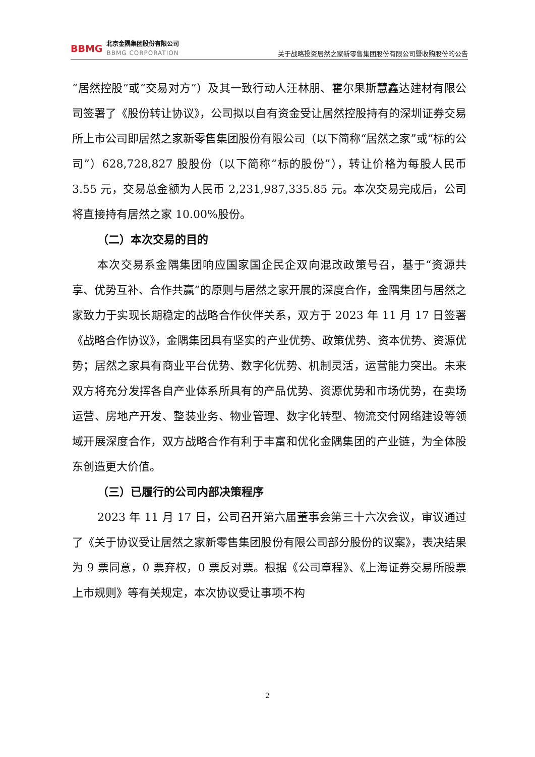BBMG
北京金隅集团股份有限公司
BBMG CORPORATION
关于战略投资居然之家新零售集团股份有限公司暨收购股份的公告
“居然控股”或“交易对方”）及其一致行动人汪林朋、霍尔果斯慧鑫达建材有限公司签署了《股份转让协议》，公司拟以自有资金受让居然控股持有的深圳证券交易所上市公司即居然之家新零售集团股份有限公司（以下简称“居然之家”或“标的公司”）628,728,827 股股份（以下简称“标的股份”），转让价格为每股人民币 3.55 元，交易总金额为人民币 2,231,987,335.85 元。本次交易完成后，公司将直接持有居然之家 10.00%股份。
（二）本次交易的目的
本次交易系金隅集团响应国家国企民企双向混改政策号召，基于“资源共享、优势互补、合作共赢”的原则与居然之家开展的深度合作，金隅集团与居然之家致力于实现长期稳定的战略合作伙伴关系，双方于 2023 年 11 月 17 日签署《战略合作协议》，金隅集团具有坚实的产业优势、政策优势、资本优势、资源优势；居然之家具有商业平台优势、数字化优势、机制灵活，运营能力突出。未来双方将充分发挥各自产业体系所具有的产品优势、资源优势和市场优势，在卖场运营、房地产开发、整装业务、物业管理、数字化转型、物流交付网络建设等领域开展深度合作，双方战略合作有利于丰富和优化金隅集团的产业链，为全体股东创造更大价值。
（三）已履行的公司内部决策程序
2023 年 11 月 17 日，公司召开第六届董事会第三十六次会议，审议通过了《关于协议受让居然之家新零售集团股份有限公司部分股份的议案》，表决结果为 9 票同意，0 票弃权，0 票反对票。根据《公司章程》、《上海证券交易所股票上市规则》等有关规定，本次协议受让事项不构
2